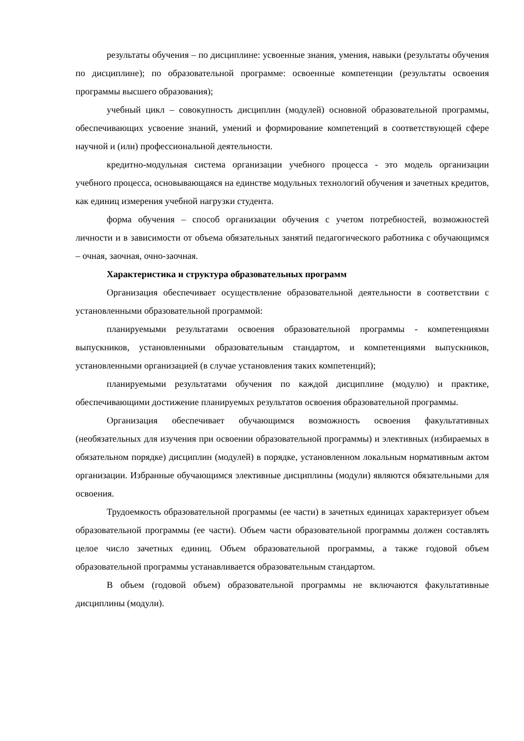результаты обучения – по дисциплине: усвоенные знания, умения, навыки (результаты обучения по дисциплине); по образовательной программе: освоенные компетенции (результаты освоения программы высшего образования);
учебный цикл – совокупность дисциплин (модулей) основной образовательной программы, обеспечивающих усвоение знаний, умений и формирование компетенций в соответствующей сфере научной и (или) профессиональной деятельности.
кредитно-модульная система организации учебного процесса - это модель организации учебного процесса, основывающаяся на единстве модульных технологий обучения и зачетных кредитов, как единиц измерения учебной нагрузки студента.
форма обучения – способ организации обучения с учетом потребностей, возможностей личности и в зависимости от объема обязательных занятий педагогического работника с обучающимся – очная, заочная, очно-заочная.
Характеристика и структура образовательных программ
Организация обеспечивает осуществление образовательной деятельности в соответствии с установленными образовательной программой:
планируемыми результатами освоения образовательной программы - компетенциями выпускников, установленными образовательным стандартом, и компетенциями выпускников, установленными организацией (в случае установления таких компетенций);
планируемыми результатами обучения по каждой дисциплине (модулю) и практике, обеспечивающими достижение планируемых результатов освоения образовательной программы.
Организация обеспечивает обучающимся возможность освоения факультативных (необязательных для изучения при освоении образовательной программы) и элективных (избираемых в обязательном порядке) дисциплин (модулей) в порядке, установленном локальным нормативным актом организации. Избранные обучающимся элективные дисциплины (модули) являются обязательными для освоения.
Трудоемкость образовательной программы (ее части) в зачетных единицах характеризует объем образовательной программы (ее части). Объем части образовательной программы должен составлять целое число зачетных единиц. Объем образовательной программы, а также годовой объем образовательной программы устанавливается образовательным стандартом.
В объем (годовой объем) образовательной программы не включаются факультативные дисциплины (модули).